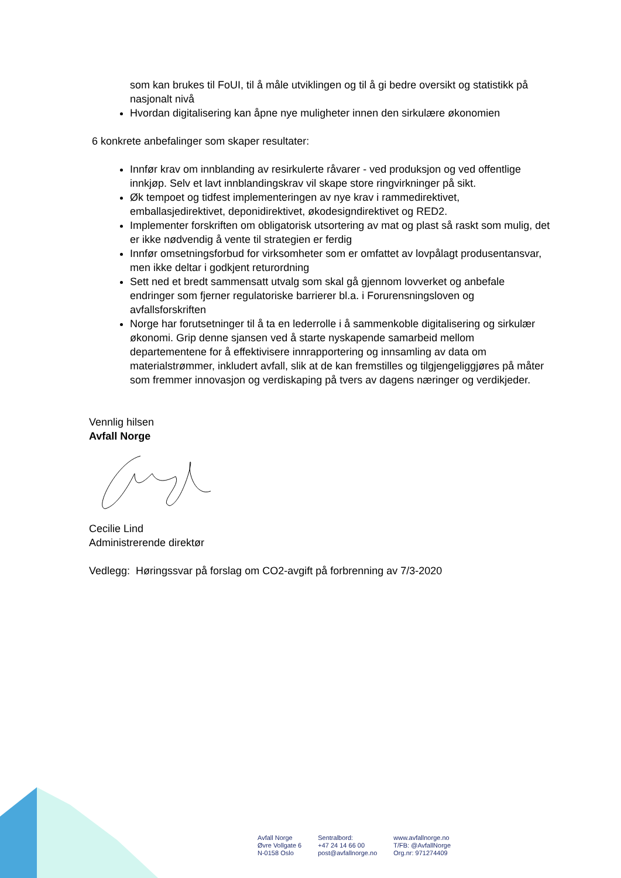som kan brukes til FoUI, til å måle utviklingen og til å gi bedre oversikt og statistikk på nasjonalt nivå
Hvordan digitalisering kan åpne nye muligheter innen den sirkulære økonomien
6 konkrete anbefalinger som skaper resultater:
Innfør krav om innblanding av resirkulerte råvarer - ved produksjon og ved offentlige innkjøp. Selv et lavt innblandingskrav vil skape store ringvirkninger på sikt.
Øk tempoet og tidfest implementeringen av nye krav i rammedirektivet, emballasjedirektivet, deponidirektivet, økodesigndirektivet og RED2.
Implementer forskriften om obligatorisk utsortering av mat og plast så raskt som mulig, det er ikke nødvendig å vente til strategien er ferdig
Innfør omsetningsforbud for virksomheter som er omfattet av lovpålagt produsentansvar, men ikke deltar i godkjent returordning
Sett ned et bredt sammensatt utvalg som skal gå gjennom lovverket og anbefale endringer som fjerner regulatoriske barrierer bl.a. i Forurensningsloven og avfallsforskriften
Norge har forutsetninger til å ta en lederrolle i å sammenkoble digitalisering og sirkulær økonomi. Grip denne sjansen ved å starte nyskapende samarbeid mellom departementene for å effektivisere innrapportering og innsamling av data om materialstrømmer, inkludert avfall, slik at de kan fremstilles og tilgjengeliggjøres på måter som fremmer innovasjon og verdiskaping på tvers av dagens næringer og verdikjeder.
Vennlig hilsen
Avfall Norge
Cecilie Lind
Administrerende direktør
Vedlegg: Høringssvar på forslag om CO2-avgift på forbrenning av 7/3-2020
Avfall Norge
Øvre Vollgate 6
N-0158 Oslo
Sentralbord:
+47 24 14 66 00
post@avfallnorge.no
www.avfallnorge.no
T/FB: @AvfallNorge
Org.nr: 971274409